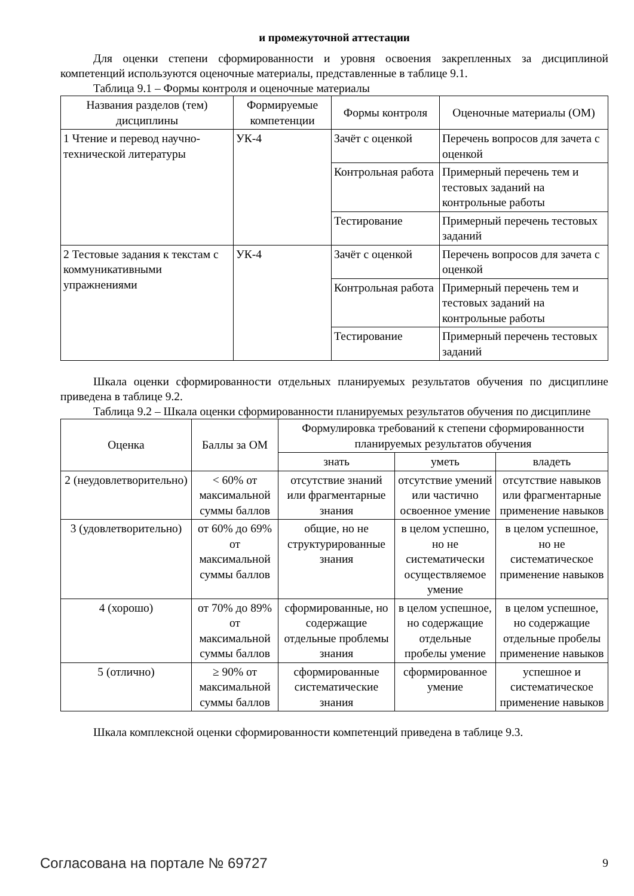и промежуточной аттестации
Для оценки степени сформированности и уровня освоения закрепленных за дисциплиной компетенций используются оценочные материалы, представленные в таблице 9.1.
Таблица 9.1 – Формы контроля и оценочные материалы
| Названия разделов (тем) дисциплины | Формируемые компетенции | Формы контроля | Оценочные материалы (ОМ) |
| --- | --- | --- | --- |
| 1 Чтение и перевод научно-технической литературы | УК-4 | Зачёт с оценкой | Перечень вопросов для зачета с оценкой |
| | | Контрольная работа | Примерный перечень тем и тестовых заданий на контрольные работы |
| | | Тестирование | Примерный перечень тестовых заданий |
| 2 Тестовые задания к текстам с коммуникативными упражнениями | УК-4 | Зачёт с оценкой | Перечень вопросов для зачета с оценкой |
| | | Контрольная работа | Примерный перечень тем и тестовых заданий на контрольные работы |
| | | Тестирование | Примерный перечень тестовых заданий |
Шкала оценки сформированности отдельных планируемых результатов обучения по дисциплине приведена в таблице 9.2.
Таблица 9.2 – Шкала оценки сформированности планируемых результатов обучения по дисциплине
| Оценка | Баллы за ОМ | Формулировка требований к степени сформированности планируемых результатов обучения | | |
| --- | --- | --- | --- | --- |
| | | знать | уметь | владеть |
| 2 (неудовлетворительно) | < 60% от максимальной суммы баллов | отсутствие знаний или фрагментарные знания | отсутствие умений или частично освоенное умение | отсутствие навыков или фрагментарные применение навыков |
| 3 (удовлетворительно) | от 60% до 69% от максимальной суммы баллов | общие, но не структурированные знания | в целом успешно, но не систематически осуществляемое умение | в целом успешное, но не систематическое применение навыков |
| 4 (хорошо) | от 70% до 89% от максимальной суммы баллов | сформированные, но содержащие отдельные проблемы знания | в целом успешное, но содержащие отдельные пробелы умение | в целом успешное, но содержащие отдельные пробелы применение навыков |
| 5 (отлично) | ≥ 90% от максимальной суммы баллов | сформированные систематические знания | сформированное умение | успешное и систематическое применение навыков |
Шкала комплексной оценки сформированности компетенций приведена в таблице 9.3.
Согласована на портале № 69727 9